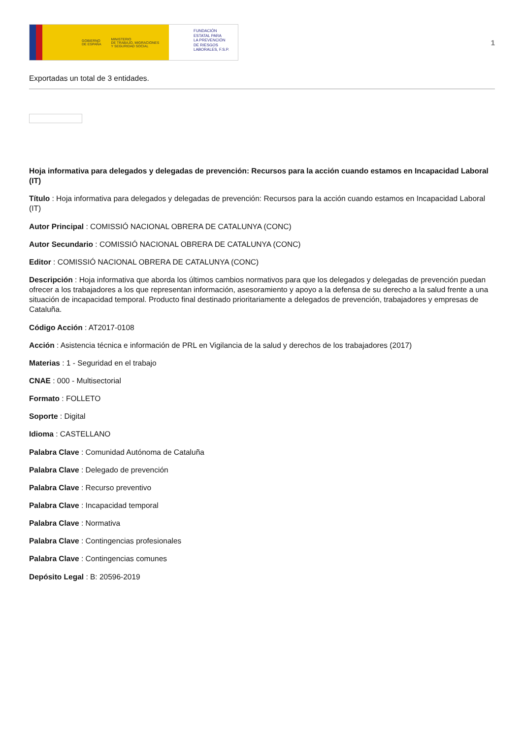GOBIERNO
DE ESPAÑA
MINISTERIO
DE TRABAJO, MIGRACIONES
Y SEGURIDAD SOCIAL
FUNDACIÓN
ESTATAL PARA
LA PREVENCIÓN
DE RIESGOS
LABORALES, F.S.P.
1
Exportadas un total de 3 entidades.
Hoja informativa para delegados y delegadas de prevención: Recursos para la acción cuando estamos en Incapacidad Laboral (IT)
Título : Hoja informativa para delegados y delegadas de prevención: Recursos para la acción cuando estamos en Incapacidad Laboral (IT)
Autor Principal : COMISSIÓ NACIONAL OBRERA DE CATALUNYA (CONC)
Autor Secundario : COMISSIÓ NACIONAL OBRERA DE CATALUNYA (CONC)
Editor : COMISSIÓ NACIONAL OBRERA DE CATALUNYA (CONC)
Descripción : Hoja informativa que aborda los últimos cambios normativos para que los delegados y delegadas de prevención puedan ofrecer a los trabajadores a los que representan información, asesoramiento y apoyo a la defensa de su derecho a la salud frente a una situación de incapacidad temporal. Producto final destinado prioritariamente a delegados de prevención, trabajadores y empresas de Cataluña.
Código Acción : AT2017-0108
Acción : Asistencia técnica e información de PRL en Vigilancia de la salud y derechos de los trabajadores (2017)
Materias : 1 - Seguridad en el trabajo
CNAE : 000 - Multisectorial
Formato : FOLLETO
Soporte : Digital
Idioma : CASTELLANO
Palabra Clave : Comunidad Autónoma de Cataluña
Palabra Clave : Delegado de prevención
Palabra Clave : Recurso preventivo
Palabra Clave : Incapacidad temporal
Palabra Clave : Normativa
Palabra Clave : Contingencias profesionales
Palabra Clave : Contingencias comunes
Depósito Legal : B: 20596-2019